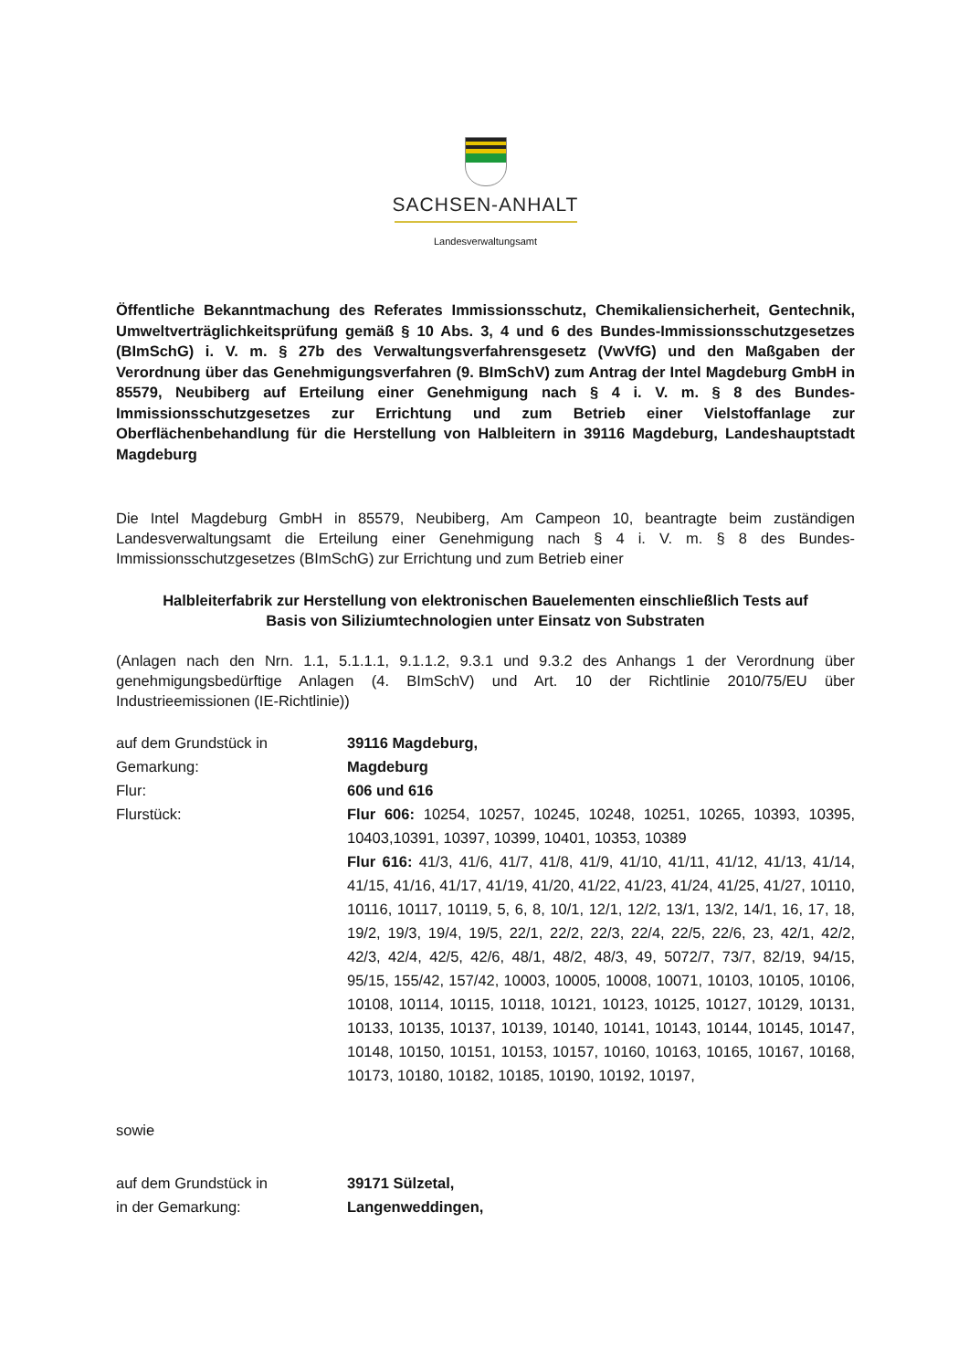SACHSEN-ANHALT
Landesverwaltungsamt
Öffentliche Bekanntmachung des Referates Immissionsschutz, Chemikaliensicherheit, Gentechnik, Umweltverträglichkeitsprüfung gemäß § 10 Abs. 3, 4 und 6 des Bundes-Immissionsschutzgesetzes (BImSchG) i. V. m. § 27b des Verwaltungsverfahrensgesetz (VwVfG) und den Maßgaben der Verordnung über das Genehmigungsverfahren (9. BImSchV) zum Antrag der Intel Magdeburg GmbH in 85579, Neubiberg auf Erteilung einer Genehmigung nach § 4 i. V. m. § 8 des Bundes-Immissionsschutzgesetzes zur Errichtung und zum Betrieb einer Vielstoffanlage zur Oberflächenbehandlung für die Herstellung von Halbleitern in 39116 Magdeburg, Landeshauptstadt Magdeburg
Die Intel Magdeburg GmbH in 85579, Neubiberg, Am Campeon 10, beantragte beim zuständigen Landesverwaltungsamt die Erteilung einer Genehmigung nach § 4 i. V. m. § 8 des Bundes-Immissionsschutzgesetzes (BImSchG) zur Errichtung und zum Betrieb einer
Halbleiterfabrik zur Herstellung von elektronischen Bauelementen einschließlich Tests auf Basis von Siliziumtechnologien unter Einsatz von Substraten
(Anlagen nach den Nrn. 1.1, 5.1.1.1, 9.1.1.2, 9.3.1 und 9.3.2 des Anhangs 1 der Verordnung über genehmigungsbedürftige Anlagen (4. BImSchV) und Art. 10 der Richtlinie 2010/75/EU über Industrieemissionen (IE-Richtlinie))
| auf dem Grundstück in | 39116 Magdeburg, |
| Gemarkung: | Magdeburg |
| Flur: | 606 und 616 |
| Flurstück: | Flur 606: 10254, 10257, 10245, 10248, 10251, 10265, 10393, 10395, 10403,10391, 10397, 10399, 10401, 10353, 10389 Flur 616: 41/3, 41/6, 41/7, 41/8, 41/9, 41/10, 41/11, 41/12, 41/13, 41/14, 41/15, 41/16, 41/17, 41/19, 41/20, 41/22, 41/23, 41/24, 41/25, 41/27, 10110, 10116, 10117, 10119, 5, 6, 8, 10/1, 12/1, 12/2, 13/1, 13/2, 14/1, 16, 17, 18, 19/2, 19/3, 19/4, 19/5, 22/1, 22/2, 22/3, 22/4, 22/5, 22/6, 23, 42/1, 42/2, 42/3, 42/4, 42/5, 42/6, 48/1, 48/2, 48/3, 49, 5072/7, 73/7, 82/19, 94/15, 95/15, 155/42, 157/42, 10003, 10005, 10008, 10071, 10103, 10105, 10106, 10108, 10114, 10115, 10118, 10121, 10123, 10125, 10127, 10129, 10131, 10133, 10135, 10137, 10139, 10140, 10141, 10143, 10144, 10145, 10147, 10148, 10150, 10151, 10153, 10157, 10160, 10163, 10165, 10167, 10168, 10173, 10180, 10182, 10185, 10190, 10192, 10197, |
sowie
| auf dem Grundstück in | 39171 Sülzetal, |
| in der Gemarkung: | Langenweddingen, |